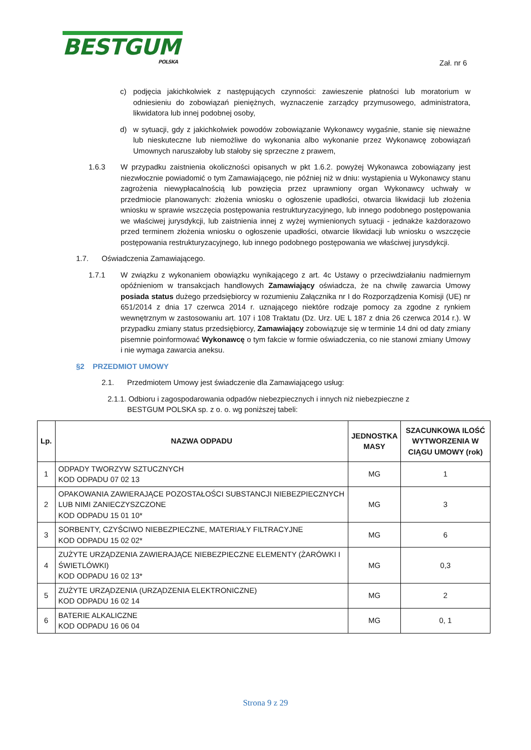BESTGUM
POLSKA
Zał. nr 6
c) podjęcia jakichkolwiek z następujących czynności: zawieszenie płatności lub moratorium w odniesieniu do zobowiązań pieniężnych, wyznaczenie zarządcy przymusowego, administratora, likwidatora lub innej podobnej osoby,
d) w sytuacji, gdy z jakichkolwiek powodów zobowiązanie Wykonawcy wygaśnie, stanie się nieważne lub nieskuteczne lub niemożliwe do wykonania albo wykonanie przez Wykonawcę zobowiązań Umownych naruszałoby lub stałoby się sprzeczne z prawem,
1.6.3 W przypadku zaistnienia okoliczności opisanych w pkt 1.6.2. powyżej Wykonawca zobowiązany jest niezwłocznie powiadomić o tym Zamawiającego, nie później niż w dniu: wystąpienia u Wykonawcy stanu zagrożenia niewypłacalnością lub powzięcia przez uprawniony organ Wykonawcy uchwały w przedmiocie planowanych: złożenia wniosku o ogłoszenie upadłości, otwarcia likwidacji lub złożenia wniosku w sprawie wszczęcia postępowania restrukturyzacyjnego, lub innego podobnego postępowania we właściwej jurysdykcji, lub zaistnienia innej z wyżej wymienionych sytuacji - jednakże każdorazowo przed terminem złożenia wniosku o ogłoszenie upadłości, otwarcie likwidacji lub wniosku o wszczęcie postępowania restrukturyzacyjnego, lub innego podobnego postępowania we właściwej jurysdykcji.
1.7. Oświadczenia Zamawiającego.
1.7.1 W związku z wykonaniem obowiązku wynikającego z art. 4c Ustawy o przeciwdziałaniu nadmiernym opóźnieniom w transakcjach handlowych Zamawiający oświadcza, że na chwilę zawarcia Umowy posiada status dużego przedsiębiorcy w rozumieniu Załącznika nr I do Rozporządzenia Komisji (UE) nr 651/2014 z dnia 17 czerwca 2014 r. uznającego niektóre rodzaje pomocy za zgodne z rynkiem wewnętrznym w zastosowaniu art. 107 i 108 Traktatu (Dz. Urz. UE L 187 z dnia 26 czerwca 2014 r.). W przypadku zmiany status przedsiębiorcy, Zamawiający zobowiązuje się w terminie 14 dni od daty zmiany pisemnie poinformować Wykonawcę o tym fakcie w formie oświadczenia, co nie stanowi zmiany Umowy i nie wymaga zawarcia aneksu.
§2 PRZEDMIOT UMOWY
2.1. Przedmiotem Umowy jest świadczenie dla Zamawiającego usług:
2.1.1. Odbioru i zagospodarowania odpadów niebezpiecznych i innych niż niebezpieczne z
BESTGUM POLSKA sp. z o. o. wg poniższej tabeli:
| Lp. | NAZWA ODPADU | JEDNOSTKA MASY | SZACUNKOWA ILOŚĆ WYTWORZENIA W CIĄGU UMOWY (rok) |
| --- | --- | --- | --- |
| 1 | ODPADY TWORZYW SZTUCZNYCH KOD ODPADU 07 02 13 | MG | 1 |
| 2 | OPAKOWANIA ZAWIERAJĄCE POZOSTAŁOŚCI SUBSTANCJI NIEBEZPIECZNYCH LUB NIMI ZANIECZYSZCZONE KOD ODPADU 15 01 10* | MG | 3 |
| 3 | SORBENTY, CZYŚCIWO NIEBEZPIECZNE, MATERIAŁY FILTRACYJNE KOD ODPADU 15 02 02* | MG | 6 |
| 4 | ZUŻYTE URZĄDZENIA ZAWIERAJĄCE NIEBEZPIECZNE ELEMENTY (ŻARÓWKI I ŚWIETLÓWKI) KOD ODPADU 16 02 13* | MG | 0,3 |
| 5 | ZUŻYTE URZĄDZENIA (URZĄDZENIA ELEKTRONICZNE) KOD ODPADU 16 02 14 | MG | 2 |
| 6 | BATERIE ALKALICZNE KOD ODPADU 16 06 04 | MG | 0, 1 |
Strona 9 z 29